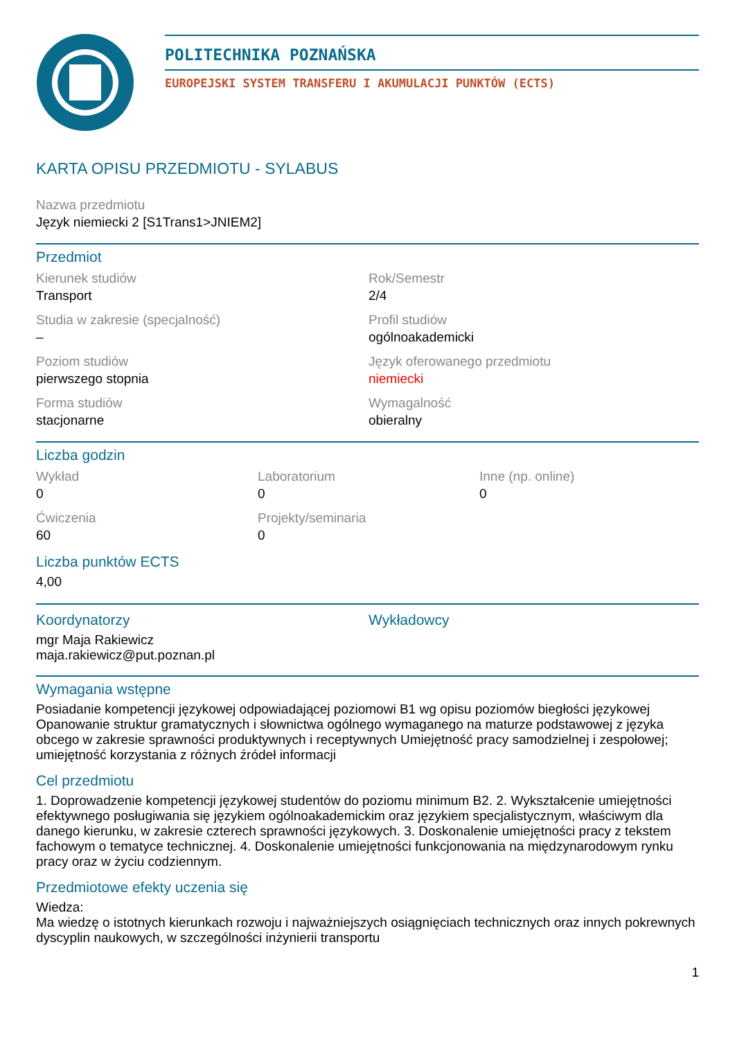POLITECHNIKA POZNAŃSKA
EUROPEJSKI SYSTEM TRANSFERU I AKUMULACJI PUNKTÓW (ECTS)
KARTA OPISU PRZEDMIOTU - SYLABUS
Nazwa przedmiotu
Język niemiecki 2 [S1Trans1>JNIEM2]
Przedmiot
Kierunek studiów
Transport
Rok/Semestr
2/4
Studia w zakresie (specjalność)
–
Profil studiów
ogólnoakademicki
Poziom studiów
pierwszego stopnia
Język oferowanego przedmiotu
niemiecki
Forma studiów
stacjonarne
Wymagalność
obieralny
Liczba godzin
Wykład
0
Laboratorium
0
Inne (np. online)
0
Ćwiczenia
60
Projekty/seminaria
0
Liczba punktów ECTS
4,00
Koordynatorzy
mgr Maja Rakiewicz
maja.rakiewicz@put.poznan.pl
Wykładowcy
Wymagania wstępne
Posiadanie kompetencji językowej odpowiadającej poziomowi B1 wg opisu poziomów biegłości językowej Opanowanie struktur gramatycznych i słownictwa ogólnego wymaganego na maturze podstawowej z języka obcego w zakresie sprawności produktywnych i receptywnych Umiejętność pracy samodzielnej i zespołowej; umiejętność korzystania z różnych źródeł informacji
Cel przedmiotu
1. Doprowadzenie kompetencji językowej studentów do poziomu minimum B2. 2. Wykształcenie umiejętności efektywnego posługiwania się językiem ogólnoakademickim oraz językiem specjalistycznym, właściwym dla danego kierunku, w zakresie czterech sprawności językowych. 3. Doskonalenie umiejętności pracy z tekstem fachowym o tematyce technicznej. 4. Doskonalenie umiejętności funkcjonowania na międzynarodowym rynku pracy oraz w życiu codziennym.
Przedmiotowe efekty uczenia się
Wiedza:
Ma wiedzę o istotnych kierunkach rozwoju i najważniejszych osiągnięciach technicznych oraz innych pokrewnych dyscyplin naukowych, w szczególności inżynierii transportu
1